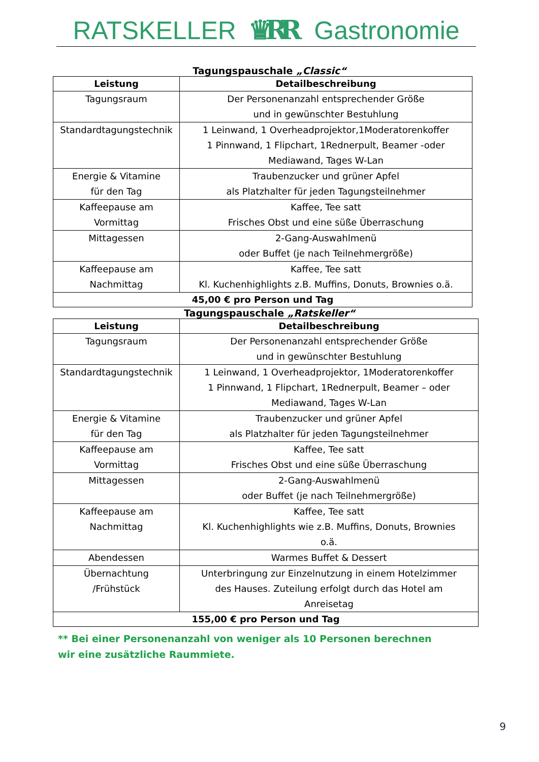RATSKELLER ♛RR Gastronomie
Tagungspauschale „Classic“
| Leistung | Detailbeschreibung |
| --- | --- |
| Tagungsraum | Der Personenanzahl entsprechender Größe und in gewünschter Bestuhlung |
| Standardtagungstechnik | 1 Leinwand, 1 Overheadprojektor,1Moderatorenkoffer 1 Pinnwand, 1 Flipchart, 1Rednerpult, Beamer -oder Mediawand, Tages W-Lan |
| Energie & Vitamine für den Tag | Traubenzucker und grüner Apfel als Platzhalter für jeden Tagungsteilnehmer |
| Kaffeepause am Vormittag | Kaffee, Tee satt Frisches Obst und eine süße Überraschung |
| Mittagessen | 2-Gang-Auswahlmenü oder Buffet (je nach Teilnehmergröße) |
| Kaffeepause am Nachmittag | Kaffee, Tee satt Kl. Kuchenhighlights z.B. Muffins, Donuts, Brownies o.ä. |
| 45,00 € pro Person und Tag | |
Tagungspauschale „Ratskeller“
| Leistung | Detailbeschreibung |
| --- | --- |
| Tagungsraum | Der Personenanzahl entsprechender Größe und in gewünschter Bestuhlung |
| Standardtagungstechnik | 1 Leinwand, 1 Overheadprojektor, 1Moderatorenkoffer 1 Pinnwand, 1 Flipchart, 1Rednerpult, Beamer – oder Mediawand, Tages W-Lan |
| Energie & Vitamine für den Tag | Traubenzucker und grüner Apfel als Platzhalter für jeden Tagungsteilnehmer |
| Kaffeepause am Vormittag | Kaffee, Tee satt Frisches Obst und eine süße Überraschung |
| Mittagessen | 2-Gang-Auswahlmenü oder Buffet (je nach Teilnehmergröße) |
| Kaffeepause am Nachmittag | Kaffee, Tee satt Kl. Kuchenhighlights wie z.B. Muffins, Donuts, Brownies o.ä. |
| Abendessen | Warmes Buffet & Dessert |
| Übernachtung /Frühstück | Unterbringung zur Einzelnutzung in einem Hotelzimmer des Hauses. Zuteilung erfolgt durch das Hotel am Anreisetag |
| 155,00 € pro Person und Tag | |
** Bei einer Personenanzahl von weniger als 10 Personen berechnen wir eine zusätzliche Raummiete.
9